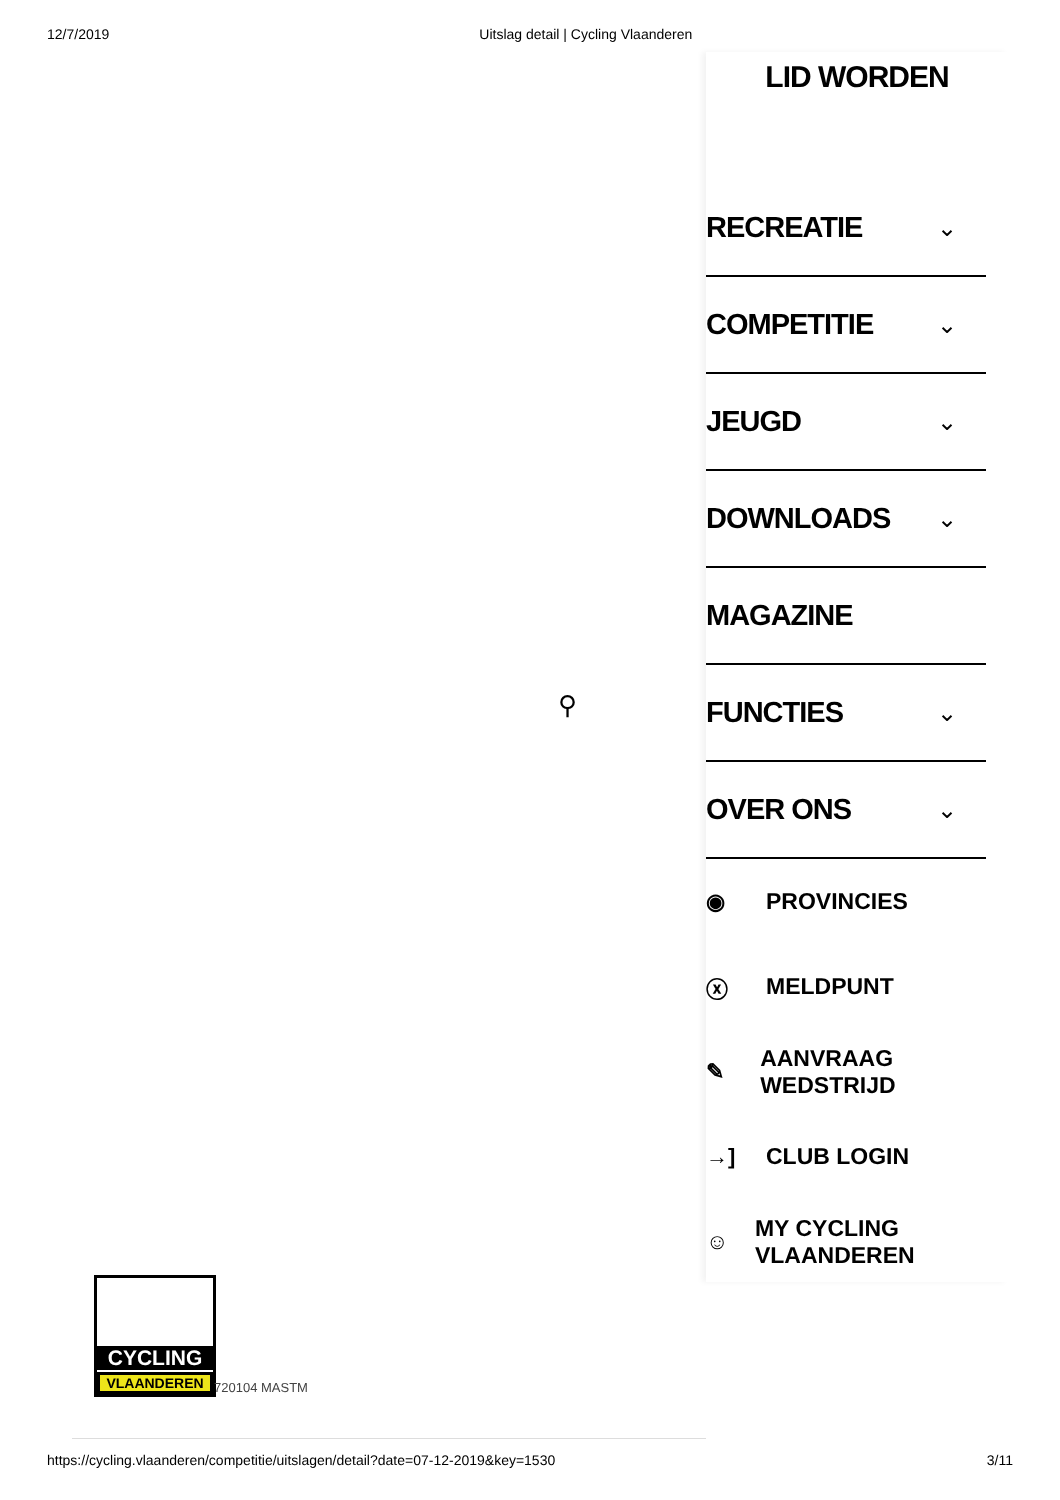12/7/2019 Uitslag detail | Cycling Vlaanderen
LID WORDEN
RECREATIE ⌄
COMPETITIE ⌄
JEUGD ⌄
DOWNLOADS ⌄
MAGAZINE
FUNCTIES ⌄
OVER ONS ⌄
◉ PROVINCIES
ⓧ MELDPUNT
✎ AANVRAAG WEDSTRIJD
→] CLUB LOGIN
☺ MY CYCLING VLAANDEREN
⚲
CYCLING
VLAANDEREN
720104 MASTM
https://cycling.vlaanderen/competitie/uitslagen/detail?date=07-12-2019&key=1530 3/11